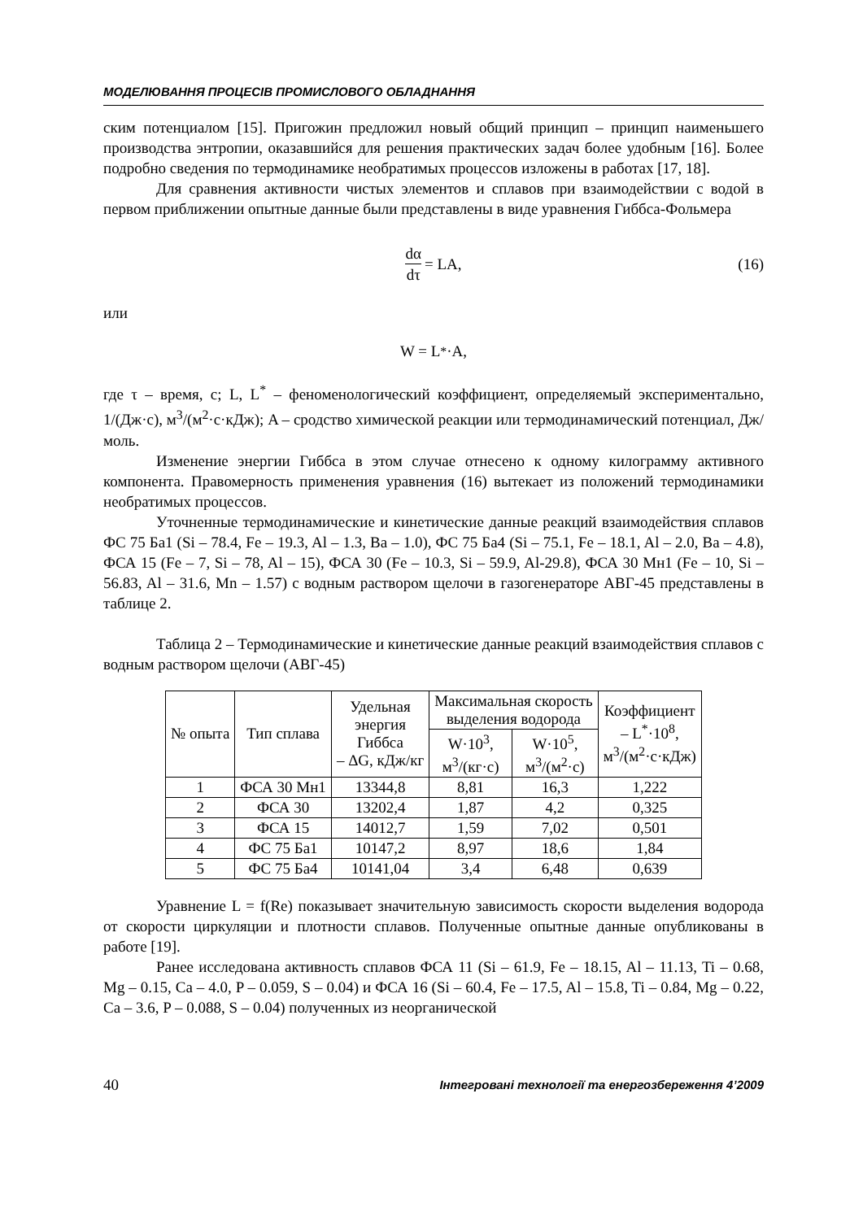МОДЕЛЮВАННЯ ПРОЦЕСІВ ПРОМИСЛОВОГО ОБЛАДНАННЯ
ским потенциалом [15]. Пригожин предложил новый общий принцип – принцип наименьшего производства энтропии, оказавшийся для решения практических задач более удобным [16]. Более подробно сведения по термодинамике необратимых процессов изложены в работах [17, 18].
Для сравнения активности чистых элементов и сплавов при взаимодействии с водой в первом приближении опытные данные были представлены в виде уравнения Гиббса-Фольмера
dα dτ = LA, (16)
или
W = L<sup>*</sup>·A,
где τ – время, с; L, L<sup>*</sup> – феноменологический коэффициент, определяемый экспериментально, 1/(Дж·с), м<sup>3</sup>/(м<sup>2</sup>·с·кДж); A – сродство химической реакции или термодинамический потенциал, Дж/моль.
Изменение энергии Гиббса в этом случае отнесено к одному килограмму активного компонента. Правомерность применения уравнения (16) вытекает из положений термодинамики необратимых процессов.
Уточненные термодинамические и кинетические данные реакций взаимодействия сплавов ФС 75 Ба1 (Si – 78.4, Fe – 19.3, Al – 1.3, Ba – 1.0), ФС 75 Ба4 (Si – 75.1, Fe – 18.1, Al – 2.0, Ba – 4.8), ФСА 15 (Fe – 7, Si – 78, Al – 15), ФСА 30 (Fe – 10.3, Si – 59.9, Al-29.8), ФСА 30 Мн1 (Fe – 10, Si – 56.83, Al – 31.6, Mn – 1.57) с водным раствором щелочи в газогенераторе АВГ-45 представлены в таблице 2.
Таблица 2 – Термодинамические и кинетические данные реакций взаимодействия сплавов с водным раствором щелочи (АВГ-45)
| № опыта | Тип сплава | Удельная энергия Гиббса – ΔG, кДж/кг | Максимальная скорость выделения водорода | | Коэффициент – L<sup>*</sup>·10<sup>8</sup>, м<sup>3</sup>/(м<sup>2</sup>·с·кДж) |
| --- | --- | --- | --- | --- | --- |
| | | | W·10<sup>3</sup>, м<sup>3</sup>/(кг·с) | W·10<sup>5</sup>, м<sup>3</sup>/(м<sup>2</sup>·с) | |
| 1 | ФСА 30 Мн1 | 13344,8 | 8,81 | 16,3 | 1,222 |
| 2 | ФСА 30 | 13202,4 | 1,87 | 4,2 | 0,325 |
| 3 | ФСА 15 | 14012,7 | 1,59 | 7,02 | 0,501 |
| 4 | ФС 75 Ба1 | 10147,2 | 8,97 | 18,6 | 1,84 |
| 5 | ФС 75 Ба4 | 10141,04 | 3,4 | 6,48 | 0,639 |
Уравнение L = f(Re) показывает значительную зависимость скорости выделения водорода от скорости циркуляции и плотности сплавов. Полученные опытные данные опубликованы в работе [19].
Ранее исследована активность сплавов ФСА 11 (Si – 61.9, Fe – 18.15, Al – 11.13, Ti – 0.68, Mg – 0.15, Ca – 4.0, P – 0.059, S – 0.04) и ФСА 16 (Si – 60.4, Fe – 17.5, Al – 15.8, Ti – 0.84, Mg – 0.22, Ca – 3.6, P – 0.088, S – 0.04) полученных из неорганической
40 Інтегровані технології та енергозбереження 4’2009